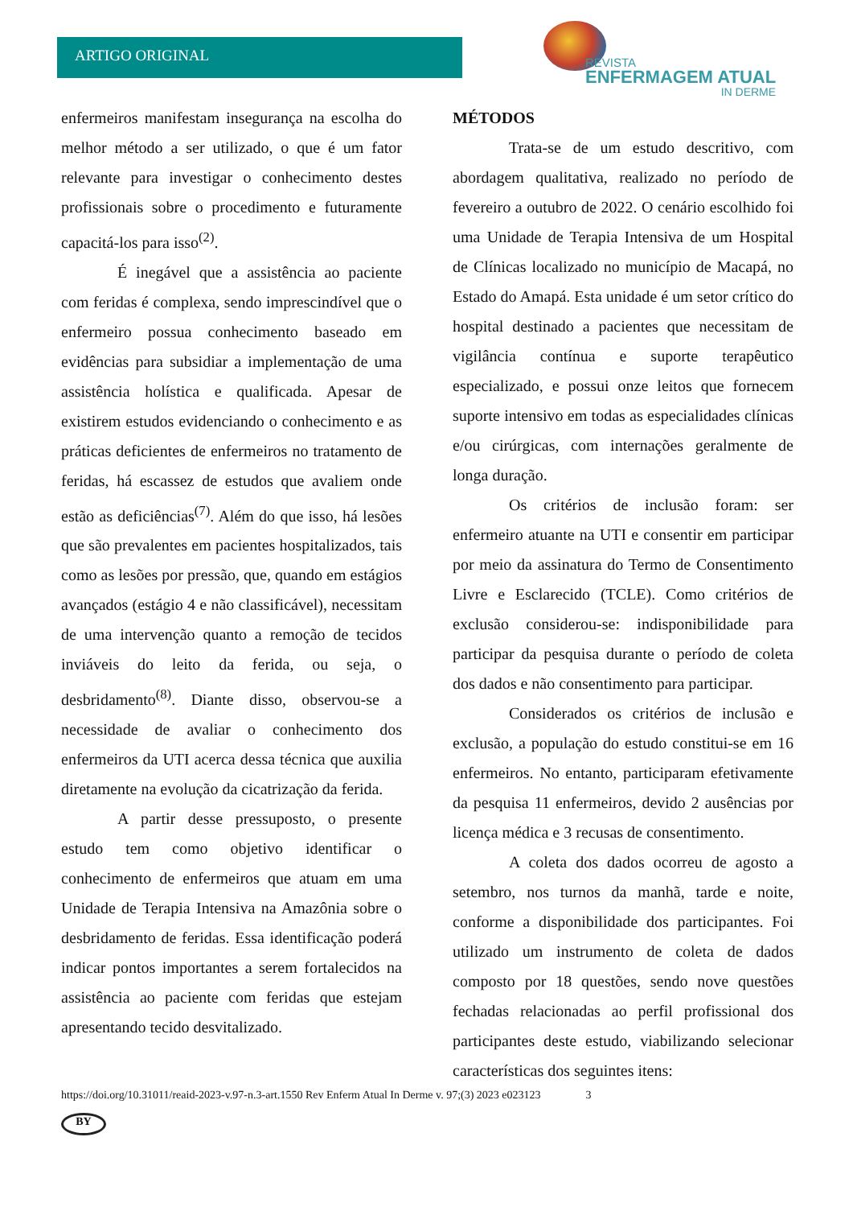ARTIGO ORIGINAL
REVISTA
ENFERMAGEM ATUAL
IN DERME
enfermeiros manifestam insegurança na escolha do melhor método a ser utilizado, o que é um fator relevante para investigar o conhecimento destes profissionais sobre o procedimento e futuramente capacitá-los para isso<sup>(2)</sup>.
É inegável que a assistência ao paciente com feridas é complexa, sendo imprescindível que o enfermeiro possua conhecimento baseado em evidências para subsidiar a implementação de uma assistência holística e qualificada. Apesar de existirem estudos evidenciando o conhecimento e as práticas deficientes de enfermeiros no tratamento de feridas, há escassez de estudos que avaliem onde estão as deficiências<sup>(7)</sup>. Além do que isso, há lesões que são prevalentes em pacientes hospitalizados, tais como as lesões por pressão, que, quando em estágios avançados (estágio 4 e não classificável), necessitam de uma intervenção quanto a remoção de tecidos inviáveis do leito da ferida, ou seja, o desbridamento<sup>(8)</sup>. Diante disso, observou-se a necessidade de avaliar o conhecimento dos enfermeiros da UTI acerca dessa técnica que auxilia diretamente na evolução da cicatrização da ferida.
A partir desse pressuposto, o presente estudo tem como objetivo identificar o conhecimento de enfermeiros que atuam em uma Unidade de Terapia Intensiva na Amazônia sobre o desbridamento de feridas. Essa identificação poderá indicar pontos importantes a serem fortalecidos na assistência ao paciente com feridas que estejam apresentando tecido desvitalizado.
MÉTODOS
Trata-se de um estudo descritivo, com abordagem qualitativa, realizado no período de fevereiro a outubro de 2022. O cenário escolhido foi uma Unidade de Terapia Intensiva de um Hospital de Clínicas localizado no município de Macapá, no Estado do Amapá. Esta unidade é um setor crítico do hospital destinado a pacientes que necessitam de vigilância contínua e suporte terapêutico especializado, e possui onze leitos que fornecem suporte intensivo em todas as especialidades clínicas e/ou cirúrgicas, com internações geralmente de longa duração.
Os critérios de inclusão foram: ser enfermeiro atuante na UTI e consentir em participar por meio da assinatura do Termo de Consentimento Livre e Esclarecido (TCLE). Como critérios de exclusão considerou-se: indisponibilidade para participar da pesquisa durante o período de coleta dos dados e não consentimento para participar.
Considerados os critérios de inclusão e exclusão, a população do estudo constitui-se em 16 enfermeiros. No entanto, participaram efetivamente da pesquisa 11 enfermeiros, devido 2 ausências por licença médica e 3 recusas de consentimento.
A coleta dos dados ocorreu de agosto a setembro, nos turnos da manhã, tarde e noite, conforme a disponibilidade dos participantes. Foi utilizado um instrumento de coleta de dados composto por 18 questões, sendo nove questões fechadas relacionadas ao perfil profissional dos participantes deste estudo, viabilizando selecionar características dos seguintes itens:
https://doi.org/10.31011/reaid-2023-v.97-n.3-art.1550 Rev Enferm Atual In Derme v. 97;(3) 2023 e023123 3
BY